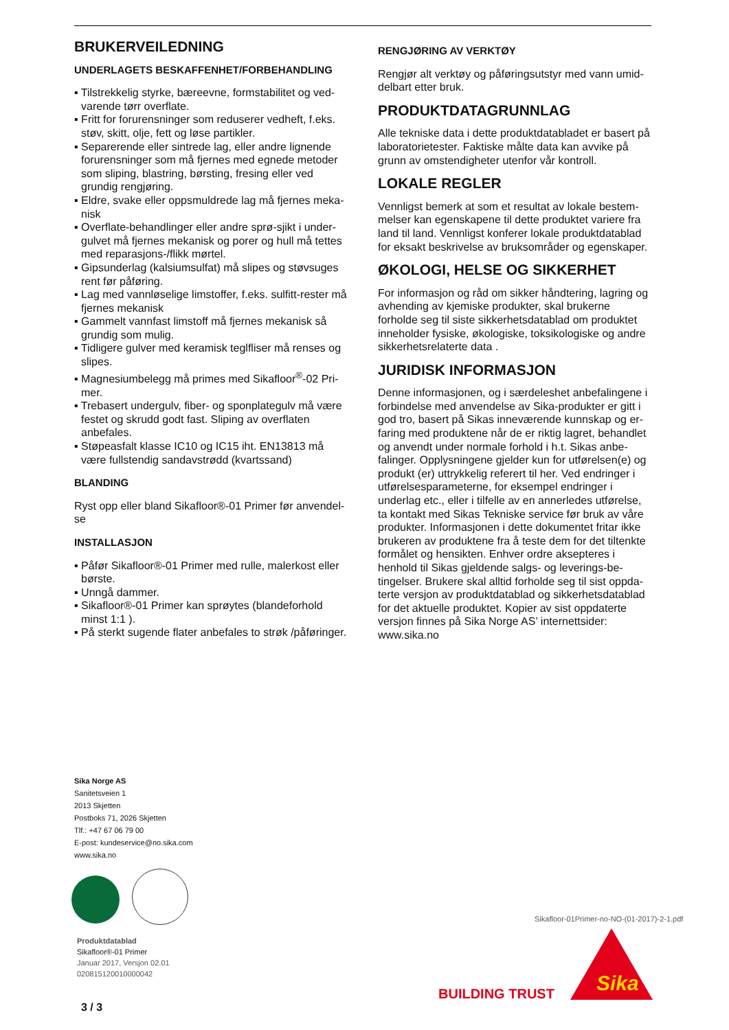BRUKERVEILEDNING
UNDERLAGETS BESKAFFENHET/FORBEHANDLING
▪ Tilstrekkelig styrke, bæreevne, formstabilitet og ved­varende tørr overflate.
▪ Fritt for forurensninger som reduserer vedheft, f.eks. støv, skitt, olje, fett og løse partikler.
▪ Separerende eller sintrede lag, eller andre lignende forurensninger som må fjernes med egnede meto­der som sliping, blastring, børsting, fresing eller ved grundig rengjøring.
▪ Eldre, svake eller oppsmuldrede lag må fjernes meka­nisk
▪ Overflate-behandlinger eller andre sprø-sjikt i under­gulvet må fjernes mekanisk og porer og hull må tet­tes med reparasjons-/flikk mørtel.
▪ Gipsunderlag (kalsiumsulfat) må slipes og støvsuges rent før påføring.
▪ Lag med vannløselige limstoffer, f.eks. sulfitt-rester må fjernes mekanisk
▪ Gammelt vannfast limstoff må fjernes mekanisk så grundig som mulig.
▪ Tidligere gulver med keramisk teglfliser må renses og slipes.
▪ Magnesiumbelegg må primes med Sikafloor<sup>®</sup>-02 Pri­mer.
▪ Trebasert undergulv, fiber- og sponplategulv må være festet og skrudd godt fast. Sliping av overflaten anbefales.
▪ Støpeasfalt klasse IC10 og IC15 iht. EN13813 må være fullstendig sandavstrødd (kvartssand)
BLANDING
Ryst opp eller bland Sikafloor®-01 Primer før anvendel­se
INSTALLASJON
▪ Påfør Sikafloor®-01 Primer med rulle, malerkost eller børste.
▪ Unngå dammer.
▪ Sikafloor®-01 Primer kan sprøytes (blandeforhold minst 1:1 ).
▪ På sterkt sugende flater anbefales to strøk /påførin­ger.
RENGJØRING AV VERKTØY
Rengjør alt verktøy og påføringsutstyr med vann umid­delbart etter bruk.
PRODUKTDATAGRUNNLAG
Alle tekniske data i dette produktdatabladet er basert på laboratorietester. Faktiske målte data kan avvike på grunn av omstendigheter utenfor vår kontroll.
LOKALE REGLER
Vennligst bemerk at som et resultat av lokale bestem­melser kan egenskapene til dette produktet variere fra land til land. Vennligst konferer lokale produktdata­blad for eksakt beskrivelse av bruksområder og egen­skaper.
ØKOLOGI, HELSE OG SIKKERHET
For informasjon og råd om sikker håndtering, lagring og avhending av kjemiske produkter, skal brukerne forholde seg til siste sikkerhetsdatablad om produktet inneholder fysiske, økologiske, toksikologiske og an­dre sikkerhetsrelaterte data .
JURIDISK INFORMASJON
Denne informasjonen, og i særdeleshet anbefalingene i forbindelse med anvendelse av Sika-produkter er gitt i god tro, basert på Sikas inneværende kunnskap og er­faring med produktene når de er riktig lagret, behand­let og anvendt under normale forhold i h.t. Sikas anbe­falinger. Opplysningene gjelder kun for utførelsen(e) og produkt (er) uttrykkelig referert til her. Ved endrin­ger i utførelsesparameterne, for eksempel endringer i underlag etc., eller i tilfelle av en annerledes utførelse, ta kontakt med Sikas Tekniske service før bruk av våre produkter. Informasjonen i dette dokumentet fritar ikke brukeren av produktene fra å teste dem for det tiltenkte formålet og hensikten. Enhver ordre aksepte­res i henhold til Sikas gjeldende salgs- og leverings-be­tingelser. Brukere skal alltid forholde seg til sist oppda­terte versjon av produktdatablad og sikkerhetsdata­blad for det aktuelle produktet. Kopier av sist oppda­terte versjon finnes på Sika Norge AS’ internettsider: www.sika.no
Sika Norge AS
Sanitetsveien 1
2013 Skjetten
Postboks 71, 2026 Skjetten
Tlf.: +47 67 06 79 00
E-post: kundeservice@no.sika.com
www.sika.no
Produktdatablad
Sikafloor®-01 Primer
Januar 2017, Versjon 02.01
020815120010000042
Sikafloor-01Primer-no-NO-(01-2017)-2-1.pdf
BUILDING TRUST
Sika
3 / 3